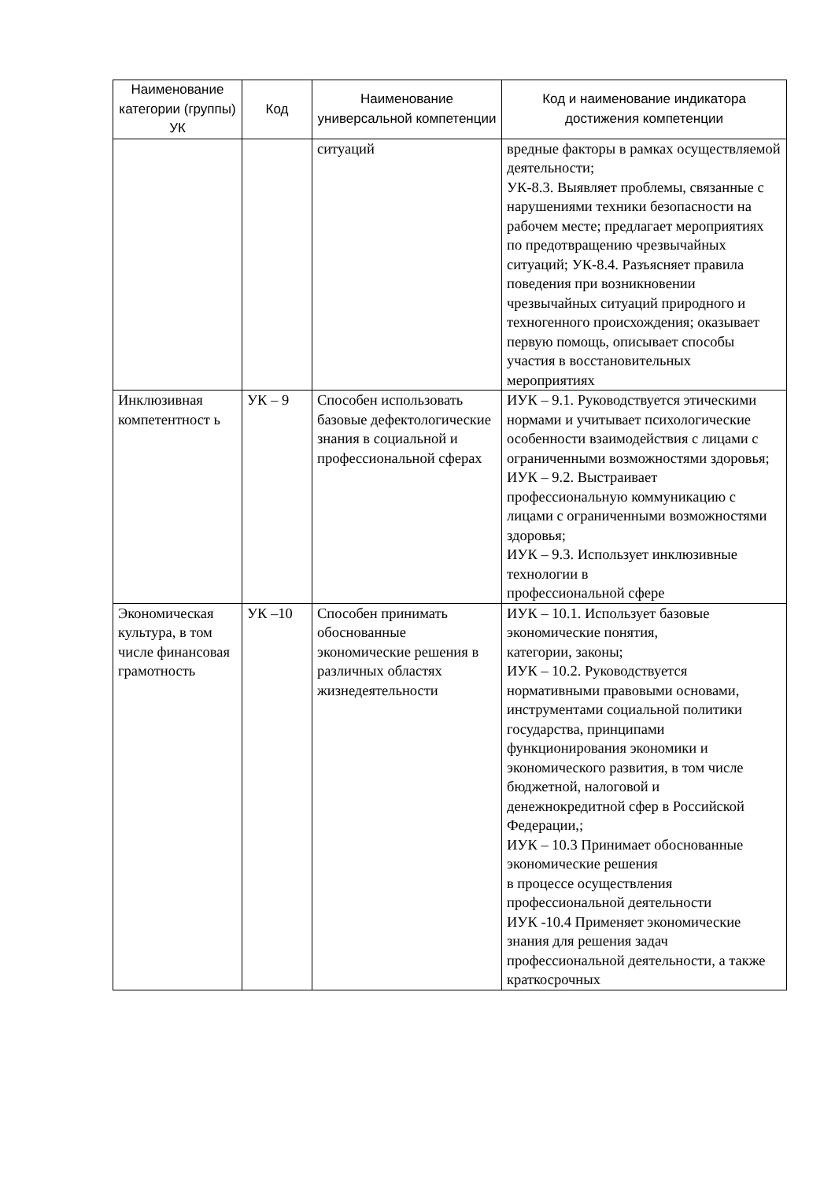| Наименование категории (группы) УК | Код | Наименование универсальной компетенции | Код и наименование индикатора достижения компетенции |
| --- | --- | --- | --- |
| | | ситуаций | вредные факторы в рамках осуществляемой деятельности; УК-8.3. Выявляет проблемы, связанные с нарушениями техники безопасности на рабочем месте; предлагает мероприятиях по предотвращению чрезвычайных ситуаций; УК-8.4. Разъясняет правила поведения при возникновении чрезвычайных ситуаций природного и техногенного происхождения; оказывает первую помощь, описывает способы участия в восстановительных мероприятиях |
| Инклюзивная компетентност ь | УК – 9 | Способен использовать базовые дефектологические знания в социальной и профессиональной сферах | ИУК – 9.1. Руководствуется этическими нормами и учитывает психологические особенности взаимодействия с лицами с ограниченными возможностями здоровья; ИУК – 9.2. Выстраивает профессиональную коммуникацию с лицами с ограниченными возможностями здоровья; ИУК – 9.3. Использует инклюзивные технологии в профессиональной сфере |
| Экономическая культура, в том числе финансовая грамотность | УК –10 | Способен принимать обоснованные экономические решения в различных областях жизнедеятельности | ИУК – 10.1. Использует базовые экономические понятия, категории, законы; ИУК – 10.2. Руководствуется нормативными правовыми основами, инструментами социальной политики государства, принципами функционирования экономики и экономического развития, в том числе бюджетной, налоговой и денежнокредитной сфер в Российской Федерации,; ИУК – 10.3 Принимает обоснованные экономические решения в процессе осуществления профессиональной деятельности ИУК -10.4 Применяет экономические знания для решения задач профессиональной деятельности, а также краткосрочных |